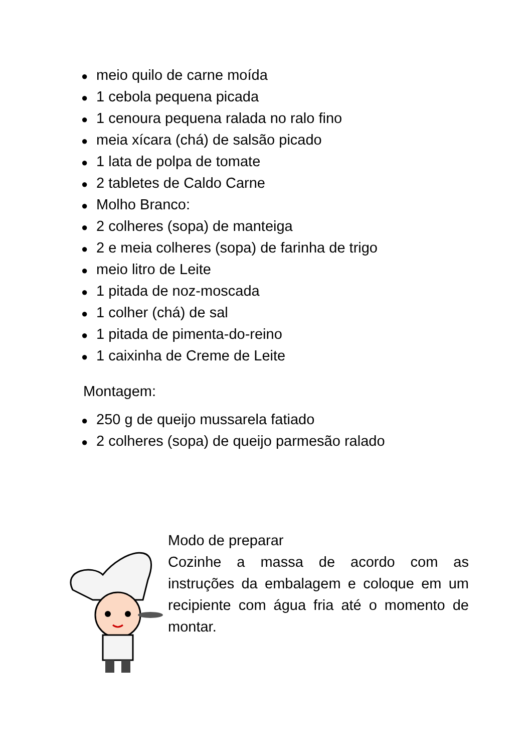● meio quilo de carne moída
● 1 cebola pequena picada
● 1 cenoura pequena ralada no ralo fino
● meia xícara (chá) de salsão picado
● 1 lata de polpa de tomate
● 2 tabletes de Caldo Carne
● Molho Branco:
● 2 colheres (sopa) de manteiga
● 2 e meia colheres (sopa) de farinha de trigo
● meio litro de Leite
● 1 pitada de noz-moscada
● 1 colher (chá) de sal
● 1 pitada de pimenta-do-reino
● 1 caixinha de Creme de Leite
Montagem:
● 250 g de queijo mussarela fatiado
● 2 colheres (sopa) de queijo parmesão ralado
Modo de preparar
Cozinhe a massa de acordo com as instruções da embalagem e coloque em um recipiente com água fria até o momento de montar.